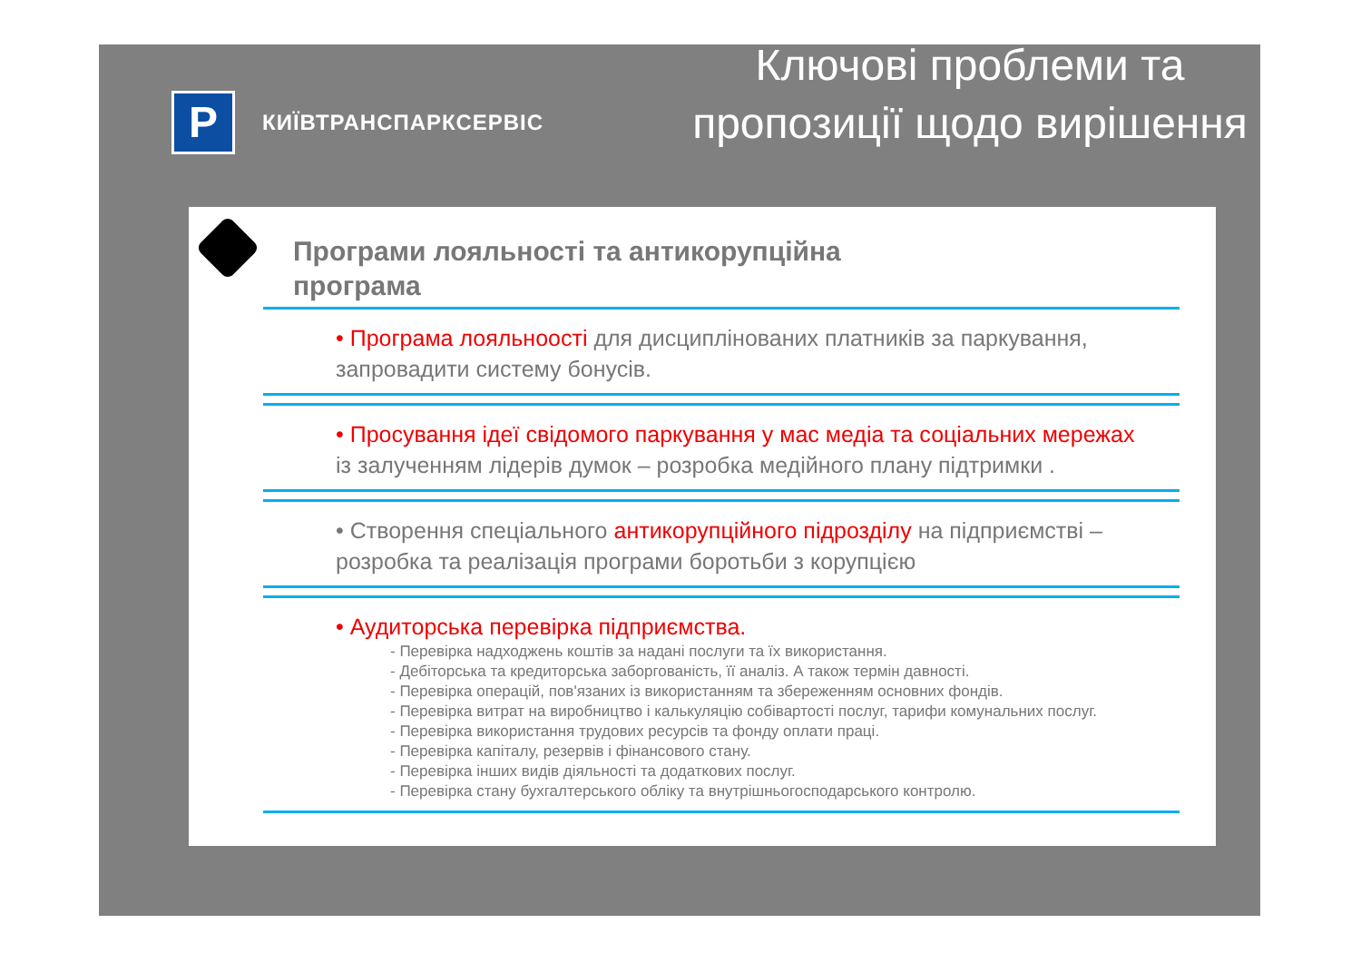P
КИЇВТРАНСПАРКСЕРВІС
Ключові проблеми та пропозиції щодо вирішення
Програми лояльності та антикорупційна програма
• Програма лояльноості для дисциплінованих платників за паркування, запровадити систему бонусів.
• Просування ідеї свідомого паркування у мас медіа та соціальних мережах із залученням лідерів думок – розробка медійного плану підтримки .
• Створення спеціального антикорупційного підрозділу на підприємстві – розробка та реалізація програми боротьби з корупцією
• Аудиторська перевірка підприємства.
- Перевірка надходжень коштів за надані послуги та їх використання.
- Дебіторська та кредиторська заборгованість, її аналіз. А також термін давності.
- Перевірка операцій, пов'язаних із використанням та збереженням основних фондів.
- Перевірка витрат на виробництво і калькуляцію собівартості послуг, тарифи комунальних послуг.
- Перевірка використання трудових ресурсів та фонду оплати праці.
- Перевірка капіталу, резервів і фінансового стану.
- Перевірка інших видів діяльності та додаткових послуг.
- Перевірка стану бухгалтерського обліку та внутрішньогосподарського контролю.